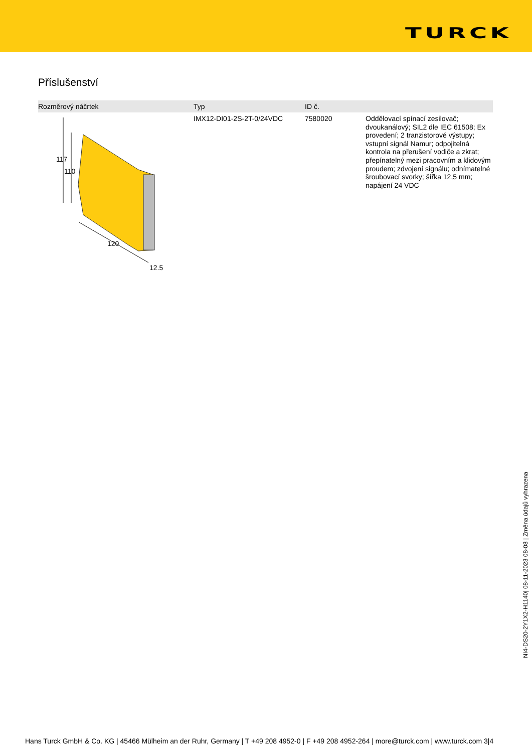TURCK
Příslušenství
| Rozměrový náčrtek | Typ | ID č. | |
| --- | --- | --- | --- |
| 117 110 120 12.5 | IMX12-DI01-2S-2T-0/24VDC | 7580020 | Oddělovací spínací zesilovač; dvoukanálový; SIL2 dle IEC 61508; Ex provedení; 2 tranzistorové výstupy; vstupní signál Namur; odpojitelná kontrola na přerušení vodiče a zkrat; přepínatelný mezi pracovním a klidovým proudem; zdvojení signálu; odnímatelné šroubovací svorky; šířka 12,5 mm; napájení 24 VDC |
NI4-DS20-2Y1X2-H1140| 08-11-2023 08-08 | Změna údajů vyhrazena
Hans Turck GmbH & Co. KG | 45466 Mülheim an der Ruhr, Germany | T +49 208 4952-0 | F +49 208 4952-264 | more@turck.com | www.turck.com 3|4